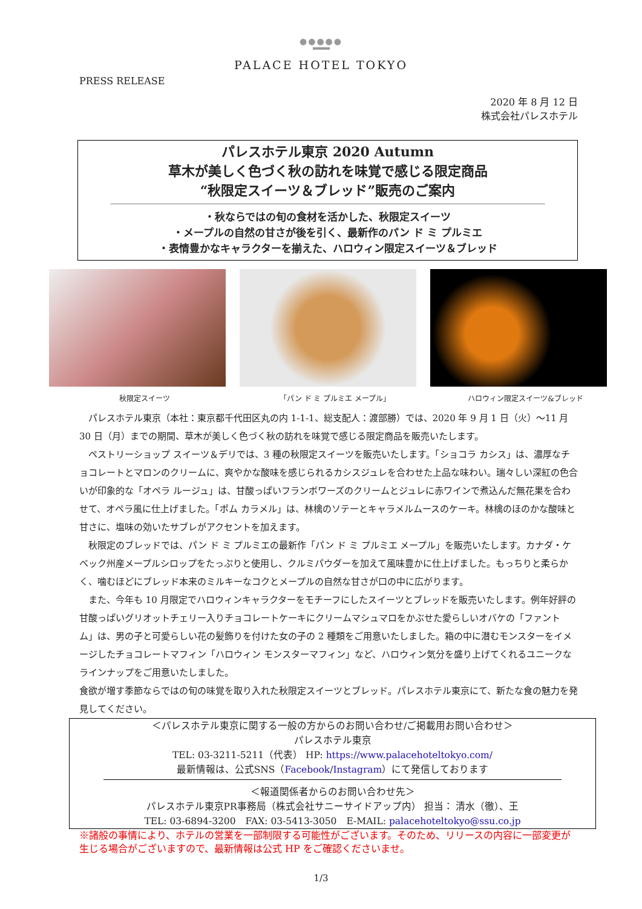●●●●●
PALACE HOTEL TOKYO
PRESS RELEASE
2020 年 8 月 12 日
株式会社パレスホテル
パレスホテル東京 2020 Autumn
草木が美しく色づく秋の訪れを味覚で感じる限定商品
“秋限定スイーツ＆ブレッド”販売のご案内
・秋ならではの旬の食材を活かした、秋限定スイーツ
・メープルの自然の甘さが後を引く、最新作のパン ド ミ プルミエ
・表情豊かなキャラクターを揃えた、ハロウィン限定スイーツ＆ブレッド
秋限定スイーツ 「パン ド ミ プルミエ メープル」 ハロウィン限定スイーツ&ブレッド
　パレスホテル東京（本社：東京都千代田区丸の内 1-1-1、総支配人：渡部勝）では、2020 年 9 月 1 日（火）～11 月 30 日（月）までの期間、草木が美しく色づく秋の訪れを味覚で感じる限定商品を販売いたします。
　ペストリーショップ スイーツ＆デリでは、3 種の秋限定スイーツを販売いたします。「ショコラ カシス」は、濃厚なチョコレートとマロンのクリームに、爽やかな酸味を感じられるカシスジュレを合わせた上品な味わい。瑞々しい深紅の色合いが印象的な「オペラ ルージュ」は、甘酸っぱいフランボワーズのクリームとジュレに赤ワインで煮込んだ無花果を合わせて、オペラ風に仕上げました。「ポム カラメル」は、林檎のソテーとキャラメルムースのケーキ。林檎のほのかな酸味と甘さに、塩味の効いたサブレがアクセントを加えます。
　秋限定のブレッドでは、パン ド ミ プルミエの最新作「パン ド ミ プルミエ メープル」を販売いたします。カナダ・ケベック州産メープルシロップをたっぷりと使用し、クルミパウダーを加えて風味豊かに仕上げました。もっちりと柔らかく、噛むほどにブレッド本来のミルキーなコクとメープルの自然な甘さが口の中に広がります。
　また、今年も 10 月限定でハロウィンキャラクターをモチーフにしたスイーツとブレッドを販売いたします。例年好評の甘酸っぱいグリオットチェリー入りチョコレートケーキにクリームマシュマロをかぶせた愛らしいオバケの「ファントム」は、男の子と可愛らしい花の髪飾りを付けた女の子の 2 種類をご用意いたしました。箱の中に潜むモンスターをイメージしたチョコレートマフィン「ハロウィン モンスターマフィン」など、ハロウィン気分を盛り上げてくれるユニークなラインナップをご用意いたしました。
食欲が増す季節ならではの旬の味覚を取り入れた秋限定スイーツとブレッド。パレスホテル東京にて、新たな食の魅力を発見してください。
＜パレスホテル東京に関する一般の方からのお問い合わせ/ご掲載用お問い合わせ＞
パレスホテル東京
TEL: 03-3211-5211（代表） HP: https://www.palacehoteltokyo.com/
最新情報は、公式SNS（Facebook/Instagram）にて発信しております
＜報道関係者からのお問い合わせ先＞
パレスホテル東京PR事務局（株式会社サニーサイドアップ内） 担当： 清水（徹）、王
TEL: 03-6894-3200　FAX: 03-5413-3050　E-MAIL: palacehoteltokyo@ssu.co.jp
※諸般の事情により、ホテルの営業を一部制限する可能性がございます。そのため、リリースの内容に一部変更が生じる場合がございますので、最新情報は公式 HP をご確認くださいませ。
1/3